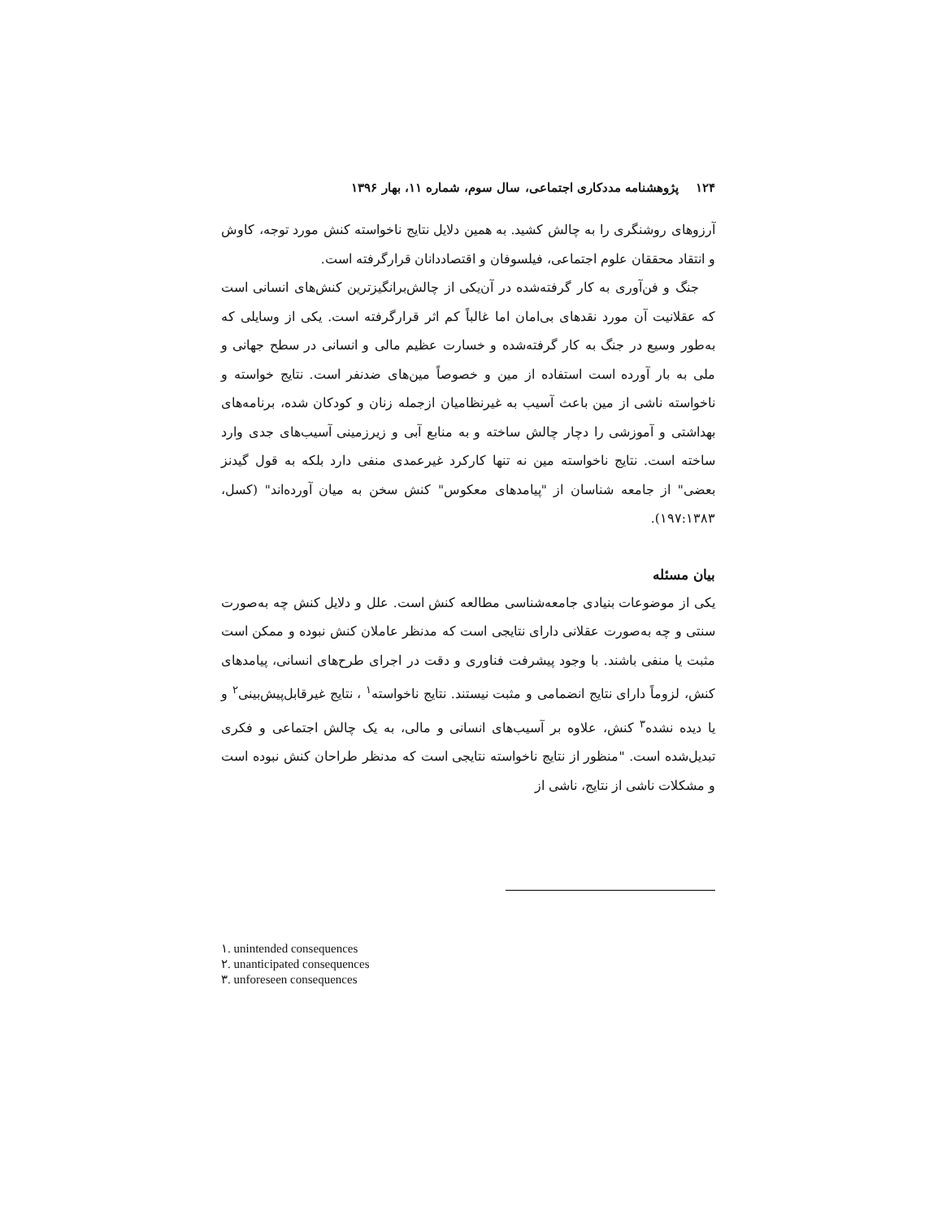۱۲۴ پژوهشنامه مددکاری اجتماعی، سال سوم، شماره ۱۱، بهار ۱۳۹۶
آرزوهای روشنگری را به چالش کشید. به همین دلایل نتایج ناخواسته کنش مورد توجه، کاوش و انتقاد محققان علوم اجتماعی، فیلسوفان و اقتصاددانان قرارگرفته است.
جنگ و فن‌آوری به کار گرفته‌شده در آن‌یکی از چالش‌برانگیزترین کنش‌های انسانی است که عقلانیت آن مورد نقدهای بی‌امان اما غالباً کم اثر قرارگرفته است. یکی از وسایلی که به‌طور وسیع در جنگ به کار گرفته‌شده و خسارت عظیم مالی و انسانی در سطح جهانی و ملی به بار آورده است استفاده از مین و خصوصاً مین‌های ضدنفر است. نتایج خواسته و ناخواسته ناشی از مین باعث آسیب به غیرنظامیان ازجمله زنان و کودکان شده، برنامه‌های بهداشتی و آموزشی را دچار چالش ساخته و به منابع آبی و زیرزمینی آسیب‌های جدی وارد ساخته است. نتایج ناخواسته مین نه تنها کارکرد غیرعمدی منفی دارد بلکه به قول گیدنز بعضی" از جامعه شناسان از "پیامدهای معکوس" کنش سخن به میان آورده‌اند" (کسل، ۱۹۷:۱۳۸۳).
بیان مسئله
یکی از موضوعات بنیادی جامعه‌شناسی مطالعه کنش است. علل و دلایل کنش چه به‌صورت سنتی و چه به‌صورت عقلانی دارای نتایجی است که مدنظر عاملان کنش نبوده و ممکن است مثبت یا منفی باشند. با وجود پیشرفت فناوری و دقت در اجرای طرح‌های انسانی، پیامدهای کنش، لزوماً دارای نتایج انضمامی و مثبت نیستند. نتایج ناخواسته<sup>۱</sup> ، نتایج غیرقابل‌پیش‌بینی<sup>۲</sup> و یا دیده نشده<sup>۳</sup> کنش، علاوه بر آسیب‌های انسانی و مالی، به یک چالش اجتماعی و فکری تبدیل‌شده است. "منظور از نتایج ناخواسته نتایجی است که مدنظر طراحان کنش نبوده است و مشکلات ناشی از نتایج، ناشی از
١. unintended consequences
٢. unanticipated consequences
٣. unforeseen consequences